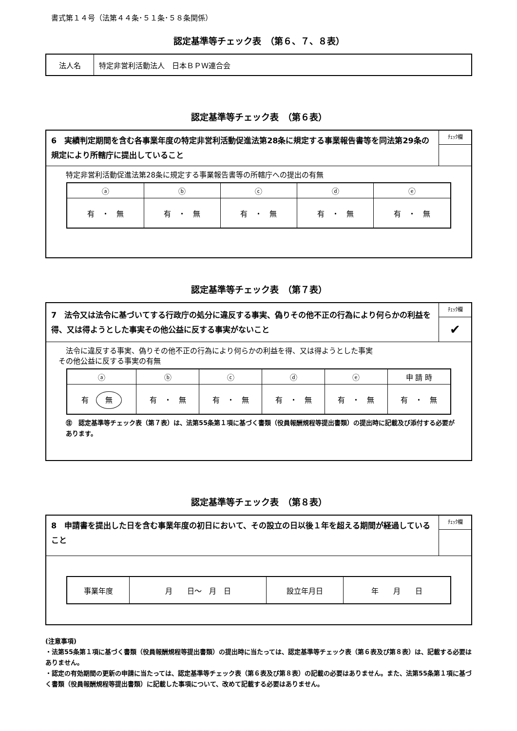書式第１４号（法第４４条･５１条･５８条関係）
認定基準等チェック表　（第６、７、８表）
| 法人名 | 特定非営利活動法人 日本ＢＰＷ連合会 |
認定基準等チェック表　（第６表）
| 6 実績判定期間を含む各事業年度の特定非営利活動促進法第28条に規定する事業報告書等を同法第29条の規定により所轄庁に提出していること | ﾁｪｯｸ欄 |
| 特定非営利活動促進法第28条に規定する事業報告書等の所轄庁への提出の有無 / ⓐ / ⓑ / ⓒ / ⓓ / ⓔ / / 有 ・ 無 / 有 ・ 無 / 有 ・ 無 / 有 ・ 無 / 有 ・ 無 / | |
認定基準等チェック表　（第７表）
| 7 法令又は法令に基づいてする行政庁の処分に違反する事実、偽りその他不正の行為により何らかの利益を得、又は得ようとした事実その他公益に反する事実がないこと | ﾁｪｯｸ欄 ✔ |
| 法令に違反する事実、偽りその他不正の行為により何らかの利益を得、又は得ようとした事実 その他公益に反する事実の有無 / ⓐ / ⓑ / ⓒ / ⓓ / ⓔ / 申 請 時 / / 有 無 / 有 ・ 無 / 有 ・ 無 / 有 ・ 無 / 有 ・ 無 / 有 ・ 無 / ㊟ 認定基準等チェック表（第７表）は、法第55条第１項に基づく書類（役員報酬規程等提出書類）の提出時に記載及び添付する必要があります。 | |
認定基準等チェック表　（第８表）
| 8 申請書を提出した日を含む事業年度の初日において、その設立の日以後１年を超える期間が経過していること | ﾁｪｯｸ欄 |
| / 事業年度 / 月 日～ 月 日 / 設立年月日 / 年 月 日 / | |
(注意事項)
・法第55条第１項に基づく書類（役員報酬規程等提出書類）の提出時に当たっては、認定基準等チェック表（第６表及び第８表）は、記載する必要はありません。
・認定の有効期間の更新の申請に当たっては、認定基準等チェック表（第６表及び第８表）の記載の必要はありません。また、法第55条第１項に基づく書類（役員報酬規程等提出書類）に記載した事項について、改めて記載する必要はありません。